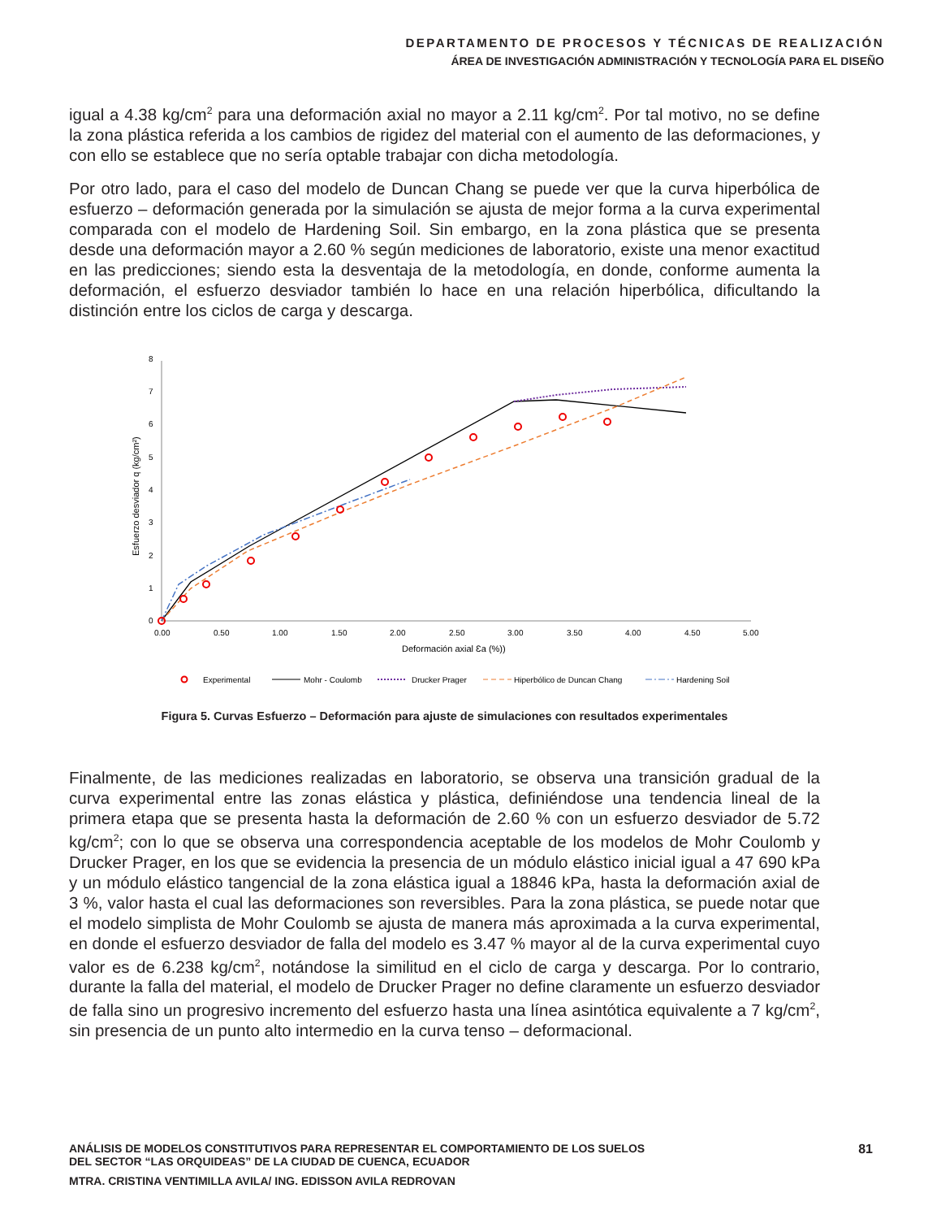DEPARTAMENTO DE PROCESOS Y TÉCNICAS DE REALIZACIÓN
ÁREA DE INVESTIGACIÓN ADMINISTRACIÓN Y TECNOLOGÍA PARA EL DISEÑO
igual a 4.38 kg/cm<sup>2</sup> para una deformación axial no mayor a 2.11 kg/cm<sup>2</sup>. Por tal motivo, no se define la zona plástica referida a los cambios de rigidez del material con el aumento de las deformaciones, y con ello se establece que no sería optable trabajar con dicha metodología.
Por otro lado, para el caso del modelo de Duncan Chang se puede ver que la curva hiperbólica de esfuerzo – deformación generada por la simulación se ajusta de mejor forma a la curva experimental comparada con el modelo de Hardening Soil. Sin embargo, en la zona plástica que se presenta desde una deformación mayor a 2.60 % según mediciones de laboratorio, existe una menor exactitud en las predicciones; siendo esta la desventaja de la metodología, en donde, conforme aumenta la deformación, el esfuerzo desviador también lo hace en una relación hiperbólica, dificultando la distinción entre los ciclos de carga y descarga.
0
1
2
3
4
5
6
7
8
0.00
0.50
1.00
1.50
2.00
2.50
3.00
3.50
4.00
4.50
5.00
Deformación axial Ɛa (%))
Esfuerzo desviador q (kg/cm²)
Experimental
Mohr - Coulomb
Drucker Prager
Hiperbólico de Duncan Chang
Hardening Soil
Figura 5. Curvas Esfuerzo – Deformación para ajuste de simulaciones con resultados experimentales
Finalmente, de las mediciones realizadas en laboratorio, se observa una transición gradual de la curva experimental entre las zonas elástica y plástica, definiéndose una tendencia lineal de la primera etapa que se presenta hasta la deformación de 2.60 % con un esfuerzo desviador de 5.72 kg/cm<sup>2</sup>; con lo que se observa una correspondencia aceptable de los modelos de Mohr Coulomb y Drucker Prager, en los que se evidencia la presencia de un módulo elástico inicial igual a 47 690 kPa y un módulo elástico tangencial de la zona elástica igual a 18846 kPa, hasta la deformación axial de 3 %, valor hasta el cual las deformaciones son reversibles. Para la zona plástica, se puede notar que el modelo simplista de Mohr Coulomb se ajusta de manera más aproximada a la curva experimental, en donde el esfuerzo desviador de falla del modelo es 3.47 % mayor al de la curva experimental cuyo valor es de 6.238 kg/cm<sup>2</sup>, notándose la similitud en el ciclo de carga y descarga. Por lo contrario, durante la falla del material, el modelo de Drucker Prager no define claramente un esfuerzo desviador de falla sino un progresivo incremento del esfuerzo hasta una línea asintótica equivalente a 7 kg/cm<sup>2</sup>, sin presencia de un punto alto intermedio en la curva tenso – deformacional.
81
ANÁLISIS DE MODELOS CONSTITUTIVOS PARA REPRESENTAR EL COMPORTAMIENTO DE LOS SUELOS
DEL SECTOR “LAS ORQUIDEAS” DE LA CIUDAD DE CUENCA, ECUADOR
MTRA. CRISTINA VENTIMILLA AVILA/ ING. EDISSON AVILA REDROVAN